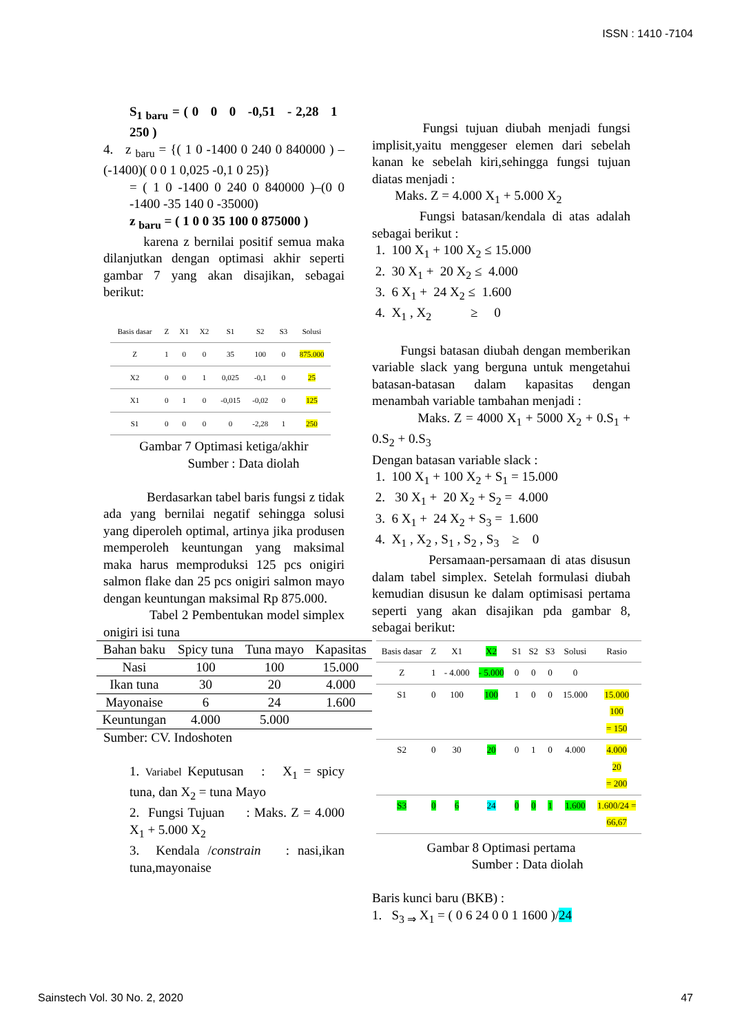ISSN : 1410 -7104
S<sub>1 baru</sub> = ( 0 0 0 -0,51 - 2,28 1 250 )
4. z <sub>baru</sub> = {( 1 0 -1400 0 240 0 840000 ) –(-1400)( 0 0 1 0,025 -0,1 0 25)}
= ( 1 0 -1400 0 240 0 840000 )–(0 0 -1400 -35 140 0 -35000)
z <sub>baru</sub> = ( 1 0 0 35 100 0 875000 )
karena z bernilai positif semua maka dilanjutkan dengan optimasi akhir seperti gambar 7 yang akan disajikan, sebagai berikut:
| Basis dasar | Z | X1 | X2 | S1 | S2 | S3 | Solusi |
| --- | --- | --- | --- | --- | --- | --- | --- |
| Z | 1 | 0 | 0 | 35 | 100 | 0 | 875.000 |
| X2 | 0 | 0 | 1 | 0,025 | -0,1 | 0 | 25 |
| X1 | 0 | 1 | 0 | -0,015 | -0,02 | 0 | 125 |
| S1 | 0 | 0 | 0 | 0 | -2,28 | 1 | 250 |
Gambar 7 Optimasi ketiga/akhir
Sumber : Data diolah
Berdasarkan tabel baris fungsi z tidak ada yang bernilai negatif sehingga solusi yang diperoleh optimal, artinya jika produsen memperoleh keuntungan yang maksimal maka harus memproduksi 125 pcs onigiri salmon flake dan 25 pcs onigiri salmon mayo dengan keuntungan maksimal Rp 875.000.
Tabel 2 Pembentukan model simplex onigiri isi tuna
| Bahan baku | Spicy tuna | Tuna mayo | Kapasitas |
| --- | --- | --- | --- |
| Nasi | 100 | 100 | 15.000 |
| Ikan tuna | 30 | 20 | 4.000 |
| Mayonaise | 6 | 24 | 1.600 |
| Keuntungan | 4.000 | 5.000 | |
Sumber: CV. Indoshoten
1. Variabel Keputusan : X<sub>1</sub> = spicy tuna, dan X<sub>2</sub> = tuna Mayo
2. Fungsi Tujuan : Maks. Z = 4.000 X<sub>1</sub> + 5.000 X<sub>2</sub>
3. Kendala /constrain : nasi,ikan tuna,mayonaise
Fungsi tujuan diubah menjadi fungsi implisit,yaitu menggeser elemen dari sebelah kanan ke sebelah kiri,sehingga fungsi tujuan diatas menjadi :
Maks. Z = 4.000 X<sub>1</sub> + 5.000 X<sub>2</sub>
Fungsi batasan/kendala di atas adalah sebagai berikut :
1. 100 X<sub>1</sub> + 100 X<sub>2</sub> ≤ 15.000
2. 30 X<sub>1</sub> + 20 X<sub>2</sub> ≤ 4.000
3. 6 X<sub>1</sub> + 24 X<sub>2</sub> ≤ 1.600
4. X<sub>1</sub> , X<sub>2</sub> ≥ 0
Fungsi batasan diubah dengan memberikan variable slack yang berguna untuk mengetahui batasan-batasan dalam kapasitas dengan menambah variable tambahan menjadi :
Maks. Z = 4000 X<sub>1</sub> + 5000 X<sub>2</sub> + 0.S<sub>1</sub> + 0.S<sub>2</sub> + 0.S<sub>3</sub>
Dengan batasan variable slack :
1. 100 X<sub>1</sub> + 100 X<sub>2</sub> + S<sub>1</sub> = 15.000
2. 30 X<sub>1</sub> + 20 X<sub>2</sub> + S<sub>2</sub> = 4.000
3. 6 X<sub>1</sub> + 24 X<sub>2</sub> + S<sub>3</sub> = 1.600
4. X<sub>1</sub> , X<sub>2</sub> , S<sub>1</sub> , S<sub>2</sub> , S<sub>3</sub> ≥ 0
Persamaan-persamaan di atas disusun dalam tabel simplex. Setelah formulasi diubah kemudian disusun ke dalam optimisasi pertama seperti yang akan disajikan pda gambar 8, sebagai berikut:
| Basis dasar | Z | X1 | X2 | S1 | S2 | S3 | Solusi | Rasio |
| --- | --- | --- | --- | --- | --- | --- | --- | --- |
| Z | 1 | - 4.000 | - 5.000 | 0 | 0 | 0 | 0 | |
| S1 | 0 | 100 | 100 | 1 | 0 | 0 | 15.000 | 15.000 100 = 150 |
| S2 | 0 | 30 | 20 | 0 | 1 | 0 | 4.000 | 4.000 20 = 200 |
| S3 | 0 | 6 | 24 | 0 | 0 | 1 | 1.600 | 1.600/24 = 66,67 |
Gambar 8 Optimasi pertama
Sumber : Data diolah
Baris kunci baru (BKB) :
1. S<sub>3 ⇒</sub> X<sub>1</sub> = ( 0 6 24 0 0 1 1600 )/24
Sainstech Vol. 30 No. 2, 2020 47